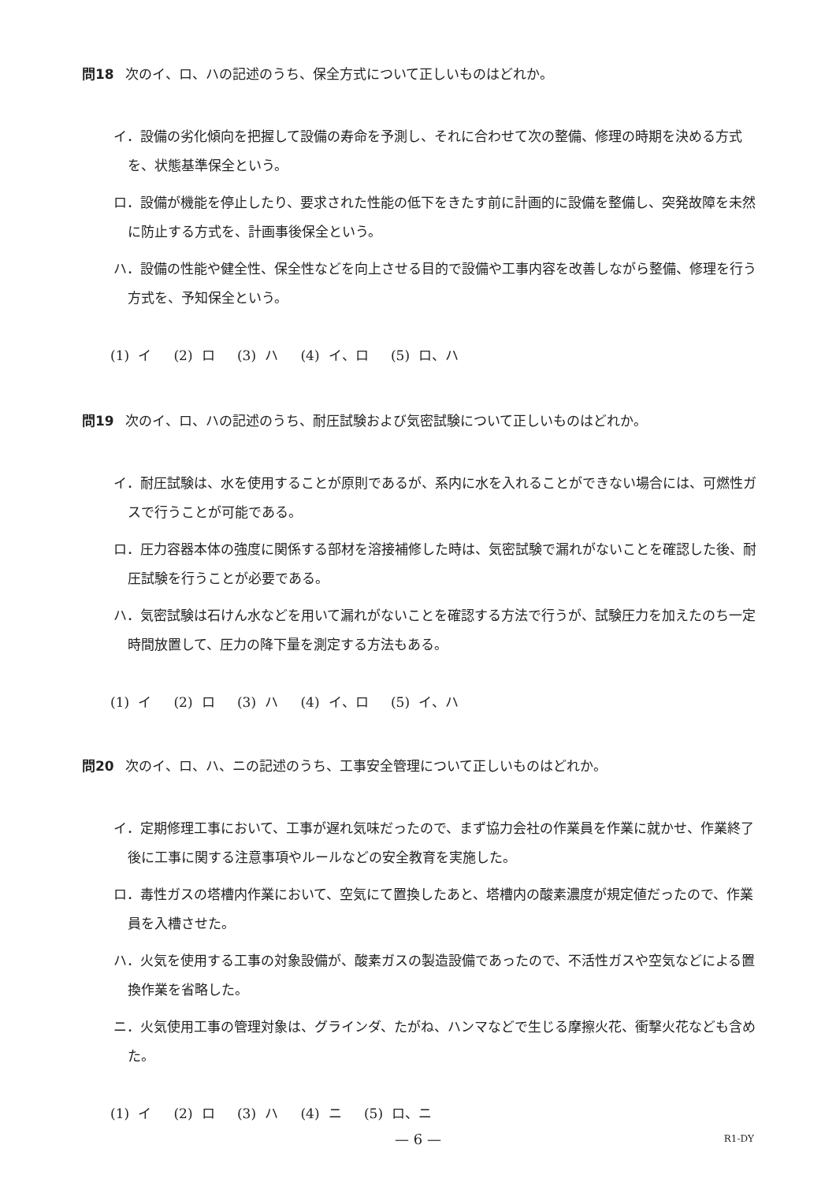問18 次のイ、ロ、ハの記述のうち、保全方式について正しいものはどれか。
イ．設備の劣化傾向を把握して設備の寿命を予測し、それに合わせて次の整備、修理の時期を決める方式を、状態基準保全という。
ロ．設備が機能を停止したり、要求された性能の低下をきたす前に計画的に設備を整備し、突発故障を未然に防止する方式を、計画事後保全という。
ハ．設備の性能や健全性、保全性などを向上させる目的で設備や工事内容を改善しながら整備、修理を行う方式を、予知保全という。
(1) イ (2) ロ (3) ハ (4) イ、ロ (5) ロ、ハ
問19 次のイ、ロ、ハの記述のうち、耐圧試験および気密試験について正しいものはどれか。
イ．耐圧試験は、水を使用することが原則であるが、系内に水を入れることができない場合には、可燃性ガスで行うことが可能である。
ロ．圧力容器本体の強度に関係する部材を溶接補修した時は、気密試験で漏れがないことを確認した後、耐圧試験を行うことが必要である。
ハ．気密試験は石けん水などを用いて漏れがないことを確認する方法で行うが、試験圧力を加えたのち一定時間放置して、圧力の降下量を測定する方法もある。
(1) イ (2) ロ (3) ハ (4) イ、ロ (5) イ、ハ
問20 次のイ、ロ、ハ、ニの記述のうち、工事安全管理について正しいものはどれか。
イ．定期修理工事において、工事が遅れ気味だったので、まず協力会社の作業員を作業に就かせ、作業終了後に工事に関する注意事項やルールなどの安全教育を実施した。
ロ．毒性ガスの塔槽内作業において、空気にて置換したあと、塔槽内の酸素濃度が規定値だったので、作業員を入槽させた。
ハ．火気を使用する工事の対象設備が、酸素ガスの製造設備であったので、不活性ガスや空気などによる置換作業を省略した。
ニ．火気使用工事の管理対象は、グラインダ、たがね、ハンマなどで生じる摩擦火花、衝撃火花なども含めた。
(1) イ (2) ロ (3) ハ (4) ニ (5) ロ、ニ
— 6 — R1-DY